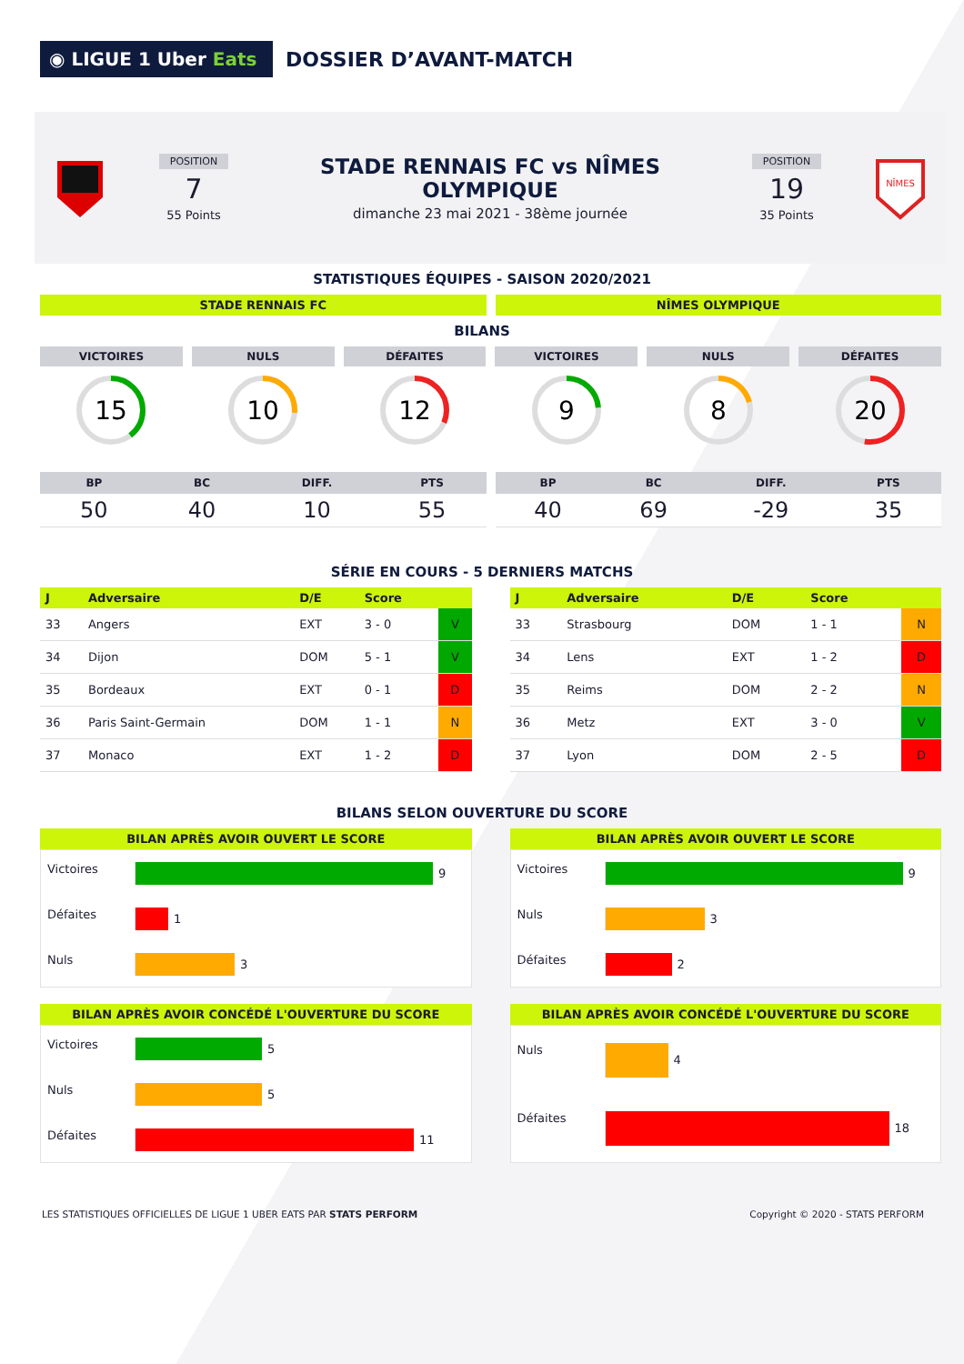◉ LIGUE 1 Uber Eats
DOSSIER D’AVANT-MATCH
POSITION
7
55 Points
STADE RENNAIS FC vs NÎMES OLYMPIQUE
dimanche 23 mai 2021 - 38ème journée
POSITION
19
35 Points
NÎMES
STATISTIQUES ÉQUIPES - SAISON 2020/2021
STADE RENNAIS FC NÎMES OLYMPIQUE
BILANS
VICTOIRES
15
NULS
10
DÉFAITES
12
VICTOIRES
9
NULS
8
DÉFAITES
20
| BP | BC | DIFF. | PTS |
| --- | --- | --- | --- |
| 50 | 40 | 10 | 55 |
| BP | BC | DIFF. | PTS |
| --- | --- | --- | --- |
| 40 | 69 | -29 | 35 |
SÉRIE EN COURS - 5 DERNIERS MATCHS
| J | Adversaire | D/E | Score | |
| --- | --- | --- | --- | --- |
| 33 | Angers | EXT | 3 - 0 | V |
| 34 | Dijon | DOM | 5 - 1 | V |
| 35 | Bordeaux | EXT | 0 - 1 | D |
| 36 | Paris Saint-Germain | DOM | 1 - 1 | N |
| 37 | Monaco | EXT | 1 - 2 | D |
| J | Adversaire | D/E | Score | |
| --- | --- | --- | --- | --- |
| 33 | Strasbourg | DOM | 1 - 1 | N |
| 34 | Lens | EXT | 1 - 2 | D |
| 35 | Reims | DOM | 2 - 2 | N |
| 36 | Metz | EXT | 3 - 0 | V |
| 37 | Lyon | DOM | 2 - 5 | D |
BILANS SELON OUVERTURE DU SCORE
BILAN APRÈS AVOIR OUVERT LE SCORE
Victoires
9
Défaites
1
Nuls
3
BILAN APRÈS AVOIR OUVERT LE SCORE
Victoires
9
Nuls
3
Défaites
2
BILAN APRÈS AVOIR CONCÉDÉ L'OUVERTURE DU SCORE
Victoires
5
Nuls
5
Défaites
11
BILAN APRÈS AVOIR CONCÉDÉ L'OUVERTURE DU SCORE
Nuls
4
Défaites
18
LES STATISTIQUES OFFICIELLES DE LIGUE 1 UBER EATS PAR STATS PERFORM
Copyright © 2020 - STATS PERFORM